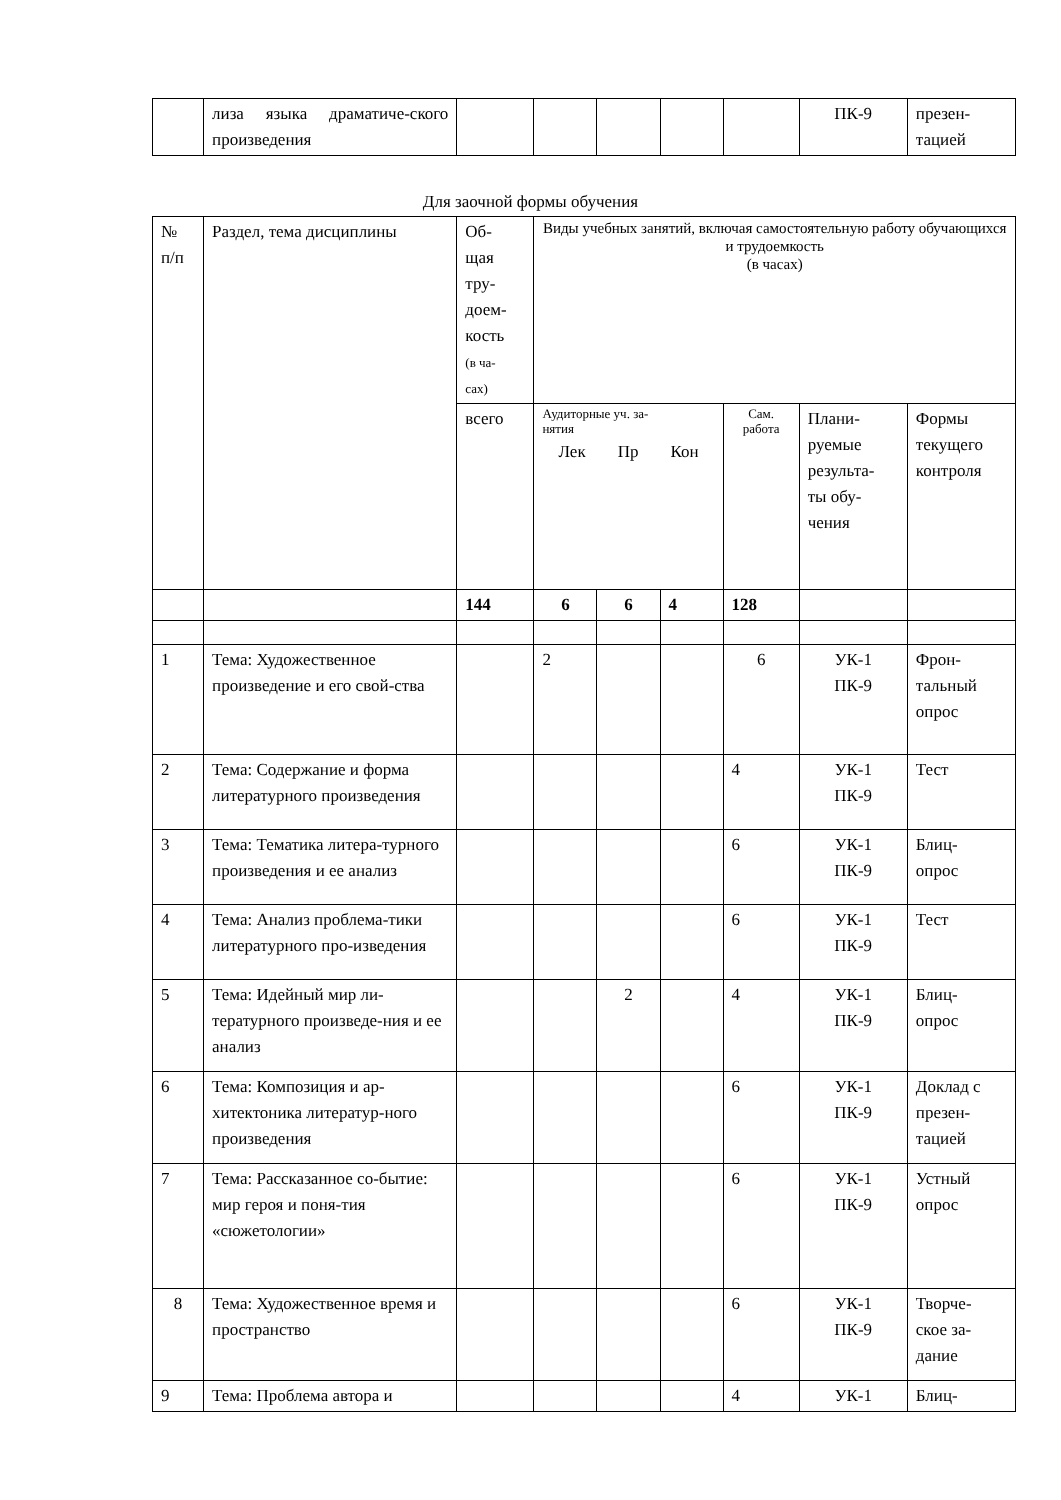| | лиза языка драматиче-ского произведения | | | | | | ПК-9 | презен- тацией |
Для заочной формы обучения
| № п/п | Раздел, тема дисциплины | Об- щая тру- доем- кость (в ча- сах) | Виды учебных занятий, включая самостоятельную работу обучающихся и трудоемкость (в часах) | | | | | |
| --- | --- | --- | --- | --- | --- | --- | --- | --- |
| | | всего | Аудиторные уч. за- нятия Лек Пр Кон | | | Сам. работа | Плани- руемые результа- ты обу- чения | Формы текущего контроля |
| | | 144 | 6 | 6 | 4 | 128 | | |
| 1 | Тема: Художественное произведение и его свой-ства | | 2 | | | 6 | УК-1 ПК-9 | Фрон- тальный опрос |
| 2 | Тема: Содержание и форма литературного произведения | | | | | 4 | УК-1 ПК-9 | Тест |
| 3 | Тема: Тематика литера-турного произведения и ее анализ | | | | | 6 | УК-1 ПК-9 | Блиц- опрос |
| 4 | Тема: Анализ проблема-тики литературного про-изведения | | | | | 6 | УК-1 ПК-9 | Тест |
| 5 | Тема: Идейный мир ли-тературного произведе-ния и ее анализ | | | 2 | | 4 | УК-1 ПК-9 | Блиц- опрос |
| 6 | Тема: Композиция и ар-хитектоника литератур-ного произведения | | | | | 6 | УК-1 ПК-9 | Доклад с презен- тацией |
| 7 | Тема: Рассказанное со-бытие: мир героя и поня-тия «сюжетологии» | | | | | 6 | УК-1 ПК-9 | Устный опрос |
| 8 | Тема: Художественное время и пространство | | | | | 6 | УК-1 ПК-9 | Творче- ское за- дание |
| 9 | Тема: Проблема автора и | | | | | 4 | УК-1 | Блиц- |